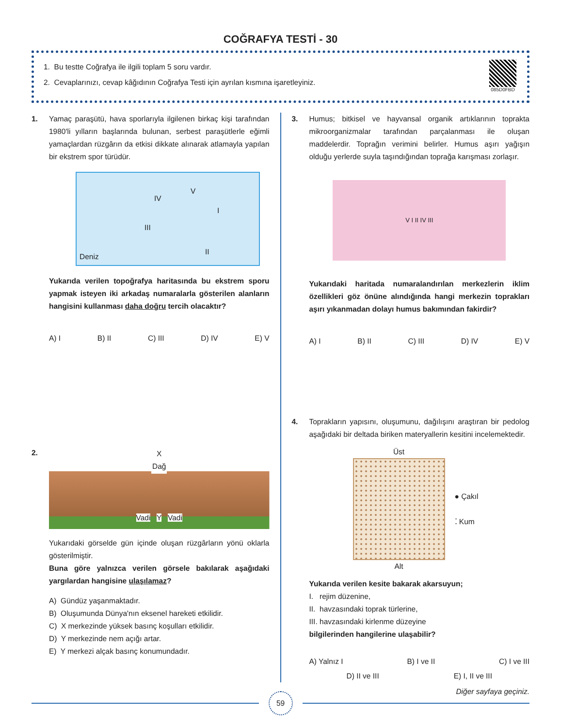COĞRAFYA TESTİ - 30
1. Bu testte Coğrafya ile ilgili toplam 5 soru vardır.
2. Cevaplarınızı, cevap kâğıdının Coğrafya Testi için ayrılan kısmına işaretleyiniz.
085D0FBD
1. Yamaç paraşütü, hava sporlarıyla ilgilenen birkaç kişi tarafından 1980'li yılların başlarında bulunan, serbest paraşütlerle eğimli yamaçlardan rüzgârın da etkisi dikkate alınarak atlamayla yapılan bir ekstrem spor türüdür.
IV
V
I
III
II
Deniz
Yukarıda verilen topoğrafya haritasında bu ekstrem sporu yapmak isteyen iki arkadaş numaralarla gösterilen alanların hangisini kullanması daha doğru tercih olacaktır?
A) I B) II C) III D) IV E) V
2.
X
Dağ
Vadi Y Vadi
Yukarıdaki görselde gün içinde oluşan rüzgârların yönü oklarla gösterilmiştir.
Buna göre yalnızca verilen görsele bakılarak aşağıdaki yargılardan hangisine ulaşılamaz?
A) Gündüz yaşanmaktadır.
B) Oluşumunda Dünya'nın eksenel hareketi etkilidir.
C) X merkezinde yüksek basınç koşulları etkilidir.
D) Y merkezinde nem açığı artar.
E) Y merkezi alçak basınç konumundadır.
3. Humus; bitkisel ve hayvansal organik artıklarının toprakta mikroorganizmalar tarafından parçalanması ile oluşan maddelerdir. Toprağın verimini belirler. Humus aşırı yağışın olduğu yerlerde suyla taşındığından toprağa karışması zorlaşır.
V I II IV III
Yukarıdaki haritada numaralandırılan merkezlerin iklim özellikleri göz önüne alındığında hangi merkezin toprakları aşırı yıkanmadan dolayı humus bakımından fakirdir?
A) I B) II C) III D) IV E) V
4. Toprakların yapısını, oluşumunu, dağılışını araştıran bir pedolog aşağıdaki bir deltada biriken materyallerin kesitini incelemektedir.
Üst
Alt
● Çakıl
⁚ Kum
Yukarıda verilen kesite bakarak akarsuyun;
I. rejim düzenine,
II. havzasındaki toprak türlerine,
III. havzasındaki kirlenme düzeyine
bilgilerinden hangilerine ulaşabilir?
A) Yalnız I B) I ve II C) I ve III
D) II ve III E) I, II ve III
Diğer sayfaya geçiniz.
59